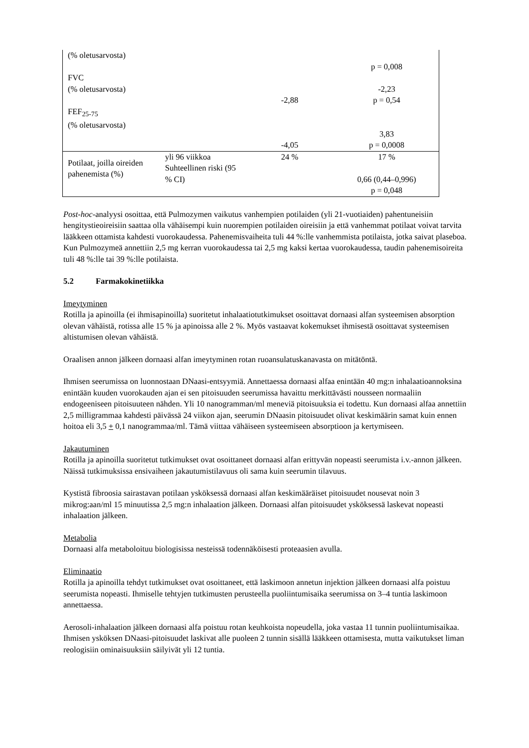| (% oletusarvosta) FVC (% oletusarvosta) FEF<sub>25-75</sub> (% oletusarvosta) | | -2,88 -4,05 | p = 0,008 -2,23 p = 0,54 3,83 p = 0,0008 |
| Potilaat, joilla oireiden pahenemista (%) | yli 96 viikkoa Suhteellinen riski (95 % CI) | 24 % | 17 % 0,66 (0,44–0,996) p = 0,048 |
Post-hoc-analyysi osoittaa, että Pulmozymen vaikutus vanhempien potilaiden (yli 21-vuotiaiden) pahentuneisiin hengitystieoireisiin saattaa olla vähäisempi kuin nuorempien potilaiden oireisiin ja että vanhemmat potilaat voivat tarvita lääkkeen ottamista kahdesti vuorokaudessa. Pahenemisvaiheita tuli 44 %:lle vanhemmista potilaista, jotka saivat plaseboa. Kun Pulmozymeä annettiin 2,5 mg kerran vuorokaudessa tai 2,5 mg kaksi kertaa vuorokaudessa, taudin pahenemisoireita tuli 48 %:lle tai 39 %:lle potilaista.
5.2 Farmakokinetiikka
Imeytyminen
Rotilla ja apinoilla (ei ihmisapinoilla) suoritetut inhalaatiotutkimukset osoittavat dornaasi alfan systeemisen absorption olevan vähäistä, rotissa alle 15 % ja apinoissa alle 2 %. Myös vastaavat kokemukset ihmisestä osoittavat systeemisen altistumisen olevan vähäistä.
Oraalisen annon jälkeen dornaasi alfan imeytyminen rotan ruoansulatuskanavasta on mitätöntä.
Ihmisen seerumissa on luonnostaan DNaasi-entsyymiä. Annettaessa dornaasi alfaa enintään 40 mg:n inhalaatioannoksina enintään kuuden vuorokauden ajan ei sen pitoisuuden seerumissa havaittu merkittävästi nousseen normaaliin endogeeniseen pitoisuuteen nähden. Yli 10 nanogramman/ml meneviä pitoisuuksia ei todettu. Kun dornaasi alfaa annettiin 2,5 milligrammaa kahdesti päivässä 24 viikon ajan, seerumin DNaasin pitoisuudet olivat keskimäärin samat kuin ennen hoitoa eli 3,5 + 0,1 nanogrammaa/ml. Tämä viittaa vähäiseen systeemiseen absorptioon ja kertymiseen.
Jakautuminen
Rotilla ja apinoilla suoritetut tutkimukset ovat osoittaneet dornaasi alfan erittyvän nopeasti seerumista i.v.-annon jälkeen. Näissä tutkimuksissa ensivaiheen jakautumistilavuus oli sama kuin seerumin tilavuus.
Kystistä fibroosia sairastavan potilaan ysköksessä dornaasi alfan keskimääräiset pitoisuudet nousevat noin 3 mikrog:aan/ml 15 minuutissa 2,5 mg:n inhalaation jälkeen. Dornaasi alfan pitoisuudet ysköksessä laskevat nopeasti inhalaation jälkeen.
Metabolia
Dornaasi alfa metaboloituu biologisissa nesteissä todennäköisesti proteaasien avulla.
Eliminaatio
Rotilla ja apinoilla tehdyt tutkimukset ovat osoittaneet, että laskimoon annetun injektion jälkeen dornaasi alfa poistuu seerumista nopeasti. Ihmiselle tehtyjen tutkimusten perusteella puoliintumisaika seerumissa on 3–4 tuntia laskimoon annettaessa.
Aerosoli-inhalaation jälkeen dornaasi alfa poistuu rotan keuhkoista nopeudella, joka vastaa 11 tunnin puoliintumisaikaa. Ihmisen ysköksen DNaasi-pitoisuudet laskivat alle puoleen 2 tunnin sisällä lääkkeen ottamisesta, mutta vaikutukset liman reologisiin ominaisuuksiin säilyivät yli 12 tuntia.